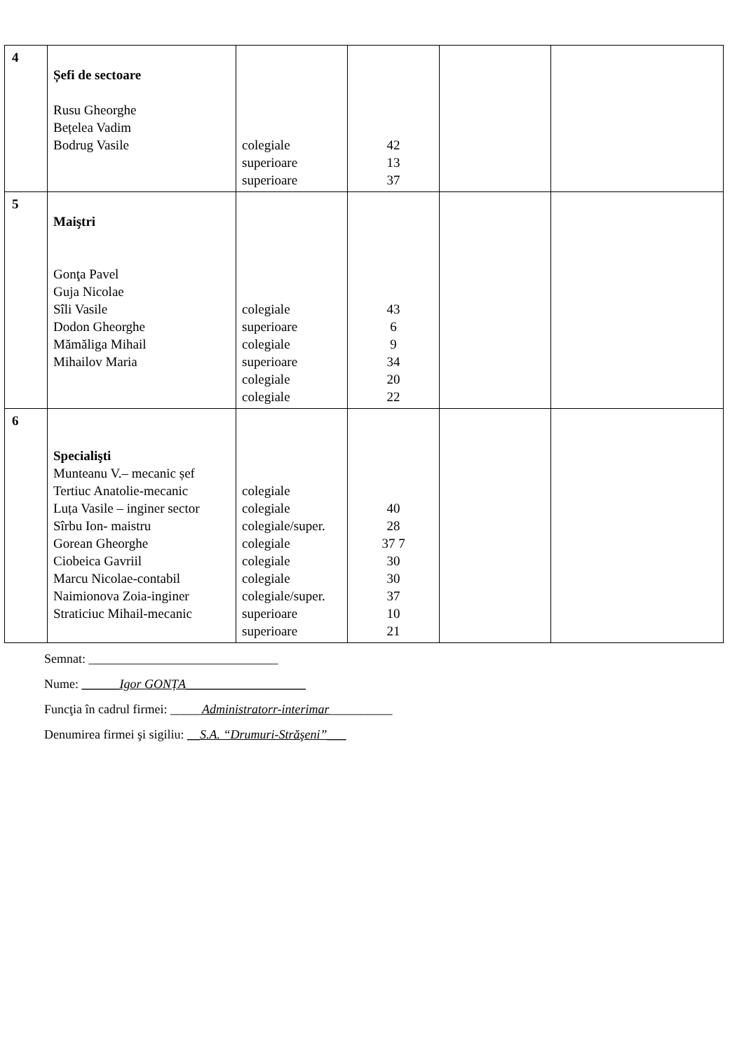| 4 | Șefi de sectoare Rusu Gheorghe Bețelea Vadim Bodrug Vasile | colegiale superioare superioare | 42 13 37 | | |
| 5 | Maiştri Gonţa Pavel Guja Nicolae Sîli Vasile Dodon Gheorghe Mămăliga Mihail Mihailov Maria | colegiale superioare colegiale superioare colegiale colegiale | 43 6 9 34 20 22 | | |
| 6 | Specialişti Munteanu V.– mecanic șef Tertiuc Anatolie-mecanic Luța Vasile – inginer sector Sîrbu Ion- maistru Gorean Gheorghe Ciobeica Gavriil Marcu Nicolae-contabil Naimionova Zoia-inginer Straticiuc Mihail-mecanic | colegiale colegiale colegiale/super. colegiale colegiale colegiale colegiale/super. superioare superioare | 40 28 37 7 30 30 37 10 21 | | |
Semnat: ______________________________
Nume: ______Igor GONȚA___________________
Funcţia în cadrul firmei: _____Administratorr-interimar__________
Denumirea firmei şi sigiliu: __S.A. “Drumuri-Străşeni”___